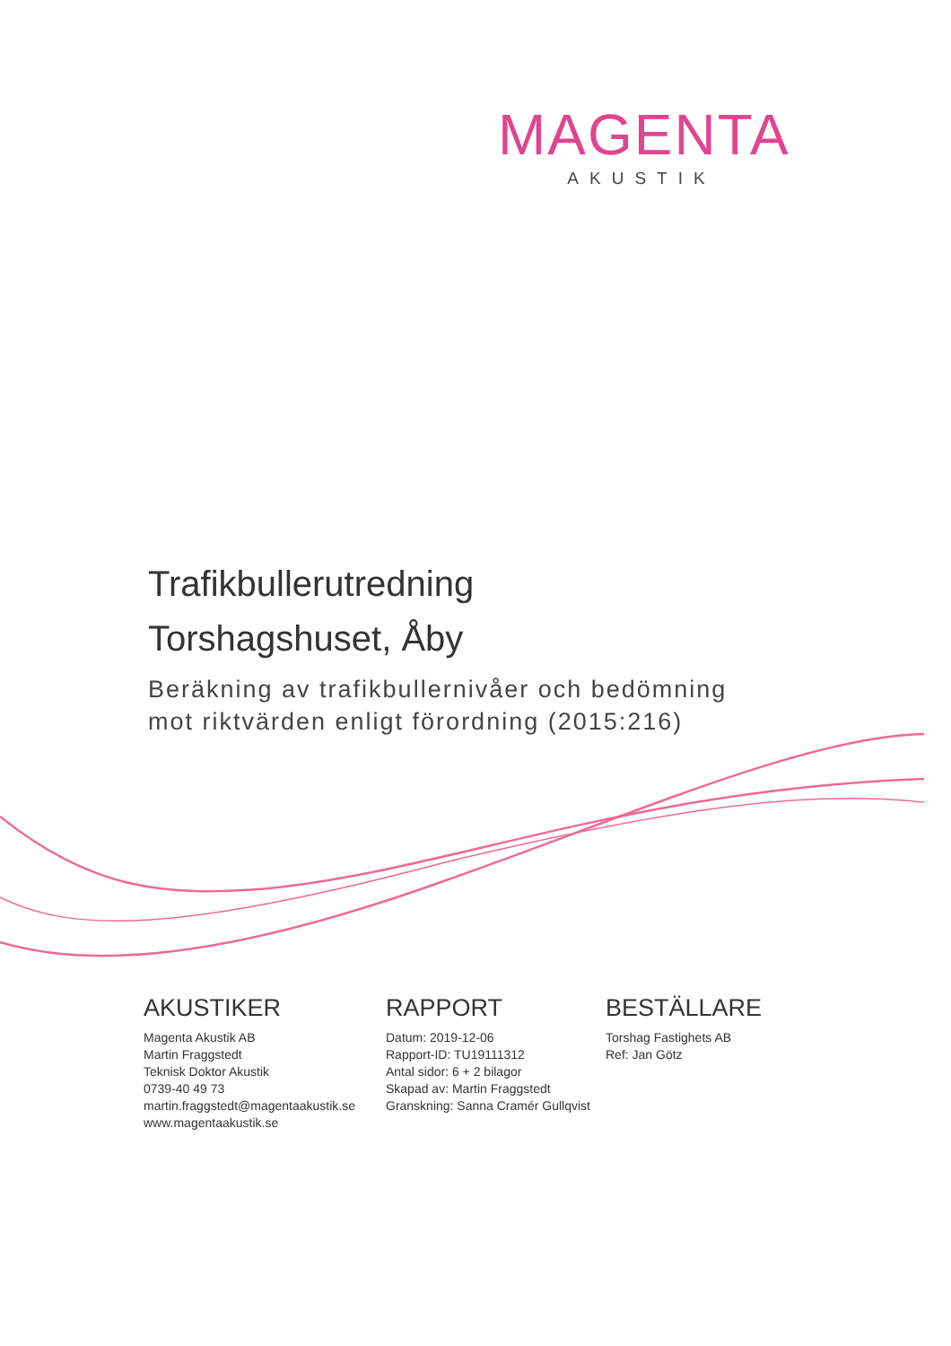MAGENTA
AKUSTIK
Trafikbullerutredning
Torshagshuset, Åby
Beräkning av trafikbullernivåer och bedömning
mot riktvärden enligt förordning (2015:216)
AKUSTIKER
Magenta Akustik AB
Martin Fraggstedt
Teknisk Doktor Akustik
0739-40 49 73
martin.fraggstedt@magentaakustik.se
www.magentaakustik.se
RAPPORT
Datum: 2019-12-06
Rapport-ID: TU19111312
Antal sidor: 6 + 2 bilagor
Skapad av: Martin Fraggstedt
Granskning: Sanna Cramér Gullqvist
BESTÄLLARE
Torshag Fastighets AB
Ref: Jan Götz